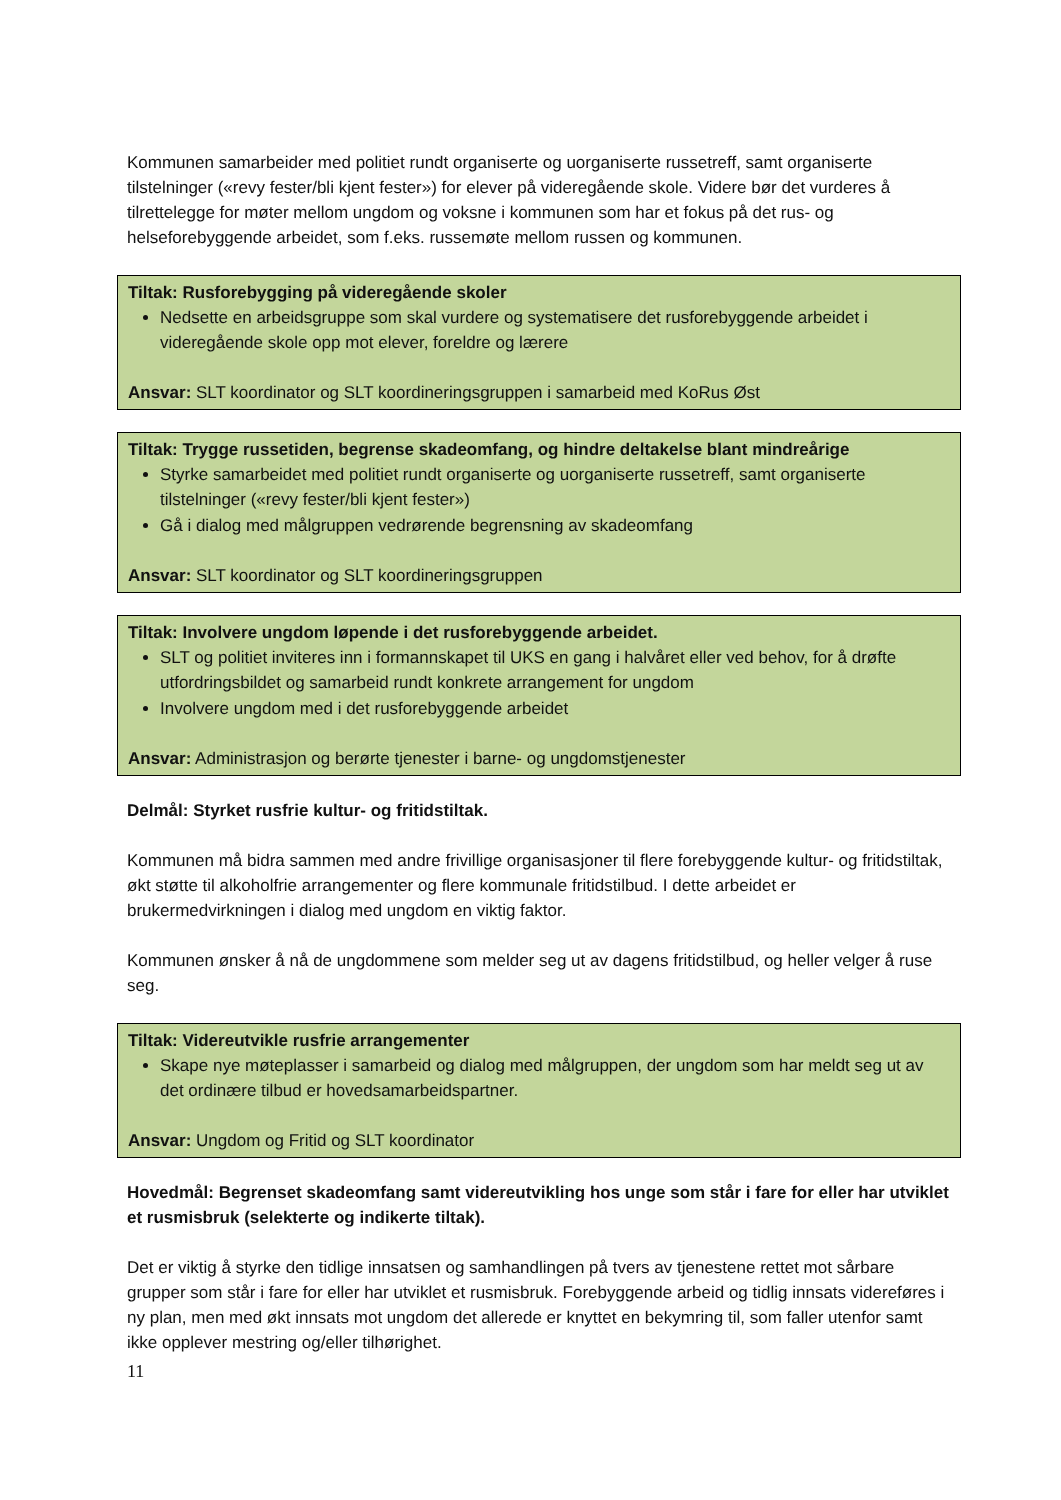Kommunen samarbeider med politiet rundt organiserte og uorganiserte russetreff, samt organiserte tilstelninger («revy fester/bli kjent fester») for elever på videregående skole. Videre bør det vurderes å tilrettelegge for møter mellom ungdom og voksne i kommunen som har et fokus på det rus- og helseforebyggende arbeidet, som f.eks. russemøte mellom russen og kommunen.
Tiltak: Rusforebygging på videregående skoler
Nedsette en arbeidsgruppe som skal vurdere og systematisere det rusforebyggende arbeidet i videregående skole opp mot elever, foreldre og lærere
Ansvar: SLT koordinator og SLT koordineringsgruppen i samarbeid med KoRus Øst
Tiltak: Trygge russetiden, begrense skadeomfang, og hindre deltakelse blant mindreårige
Styrke samarbeidet med politiet rundt organiserte og uorganiserte russetreff, samt organiserte tilstelninger («revy fester/bli kjent fester»)
Gå i dialog med målgruppen vedrørende begrensning av skadeomfang
Ansvar: SLT koordinator og SLT koordineringsgruppen
Tiltak: Involvere ungdom løpende i det rusforebyggende arbeidet.
SLT og politiet inviteres inn i formannskapet til UKS en gang i halvåret eller ved behov, for å drøfte utfordringsbildet og samarbeid rundt konkrete arrangement for ungdom
Involvere ungdom med i det rusforebyggende arbeidet
Ansvar: Administrasjon og berørte tjenester i barne- og ungdomstjenester
Delmål: Styrket rusfrie kultur- og fritidstiltak.
Kommunen må bidra sammen med andre frivillige organisasjoner til flere forebyggende kultur- og fritidstiltak, økt støtte til alkoholfrie arrangementer og flere kommunale fritidstilbud. I dette arbeidet er brukermedvirkningen i dialog med ungdom en viktig faktor.
Kommunen ønsker å nå de ungdommene som melder seg ut av dagens fritidstilbud, og heller velger å ruse seg.
Tiltak: Videreutvikle rusfrie arrangementer
Skape nye møteplasser i samarbeid og dialog med målgruppen, der ungdom som har meldt seg ut av det ordinære tilbud er hovedsamarbeidspartner.
Ansvar: Ungdom og Fritid og SLT koordinator
Hovedmål: Begrenset skadeomfang samt videreutvikling hos unge som står i fare for eller har utviklet et rusmisbruk (selekterte og indikerte tiltak).
Det er viktig å styrke den tidlige innsatsen og samhandlingen på tvers av tjenestene rettet mot sårbare grupper som står i fare for eller har utviklet et rusmisbruk. Forebyggende arbeid og tidlig innsats videreføres i ny plan, men med økt innsats mot ungdom det allerede er knyttet en bekymring til, som faller utenfor samt ikke opplever mestring og/eller tilhørighet.
11